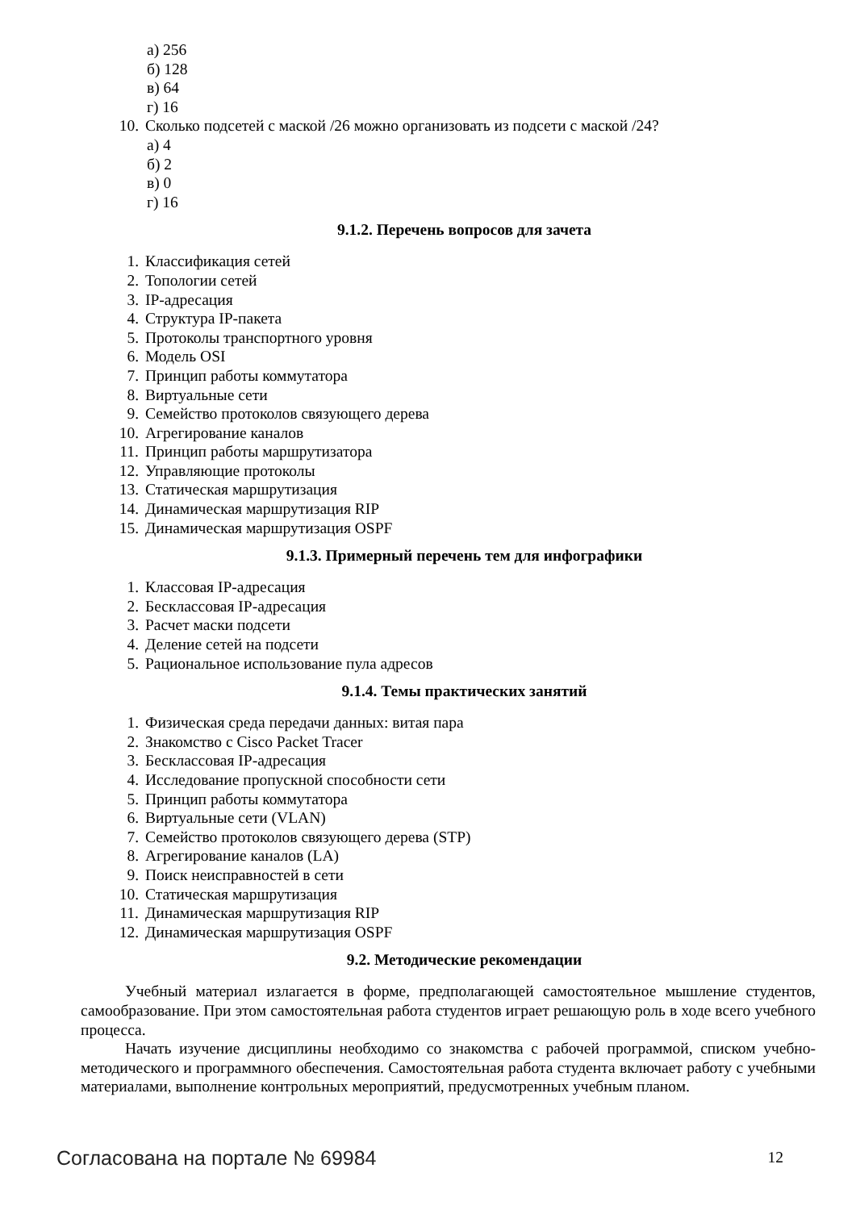а) 256
б) 128
в) 64
г) 16
10. Сколько подсетей с маской /26 можно организовать из подсети с маской /24?
а) 4
б) 2
в) 0
г) 16
9.1.2. Перечень вопросов для зачета
1. Классификация сетей
2. Топологии сетей
3. IP-адресация
4. Структура IP-пакета
5. Протоколы транспортного уровня
6. Модель OSI
7. Принцип работы коммутатора
8. Виртуальные сети
9. Семейство протоколов связующего дерева
10. Агрегирование каналов
11. Принцип работы маршрутизатора
12. Управляющие протоколы
13. Статическая маршрутизация
14. Динамическая маршрутизация RIP
15. Динамическая маршрутизация OSPF
9.1.3. Примерный перечень тем для инфографики
1. Классовая IP-адресация
2. Бесклассовая IP-адресация
3. Расчет маски подсети
4. Деление сетей на подсети
5. Рациональное использование пула адресов
9.1.4. Темы практических занятий
1. Физическая среда передачи данных: витая пара
2. Знакомство с Cisco Packet Tracer
3. Бесклассовая IP-адресация
4. Исследование пропускной способности сети
5. Принцип работы коммутатора
6. Виртуальные сети (VLAN)
7. Семейство протоколов связующего дерева (STP)
8. Агрегирование каналов (LA)
9. Поиск неисправностей в сети
10. Статическая маршрутизация
11. Динамическая маршрутизация RIP
12. Динамическая маршрутизация OSPF
9.2. Методические рекомендации
Учебный материал излагается в форме, предполагающей самостоятельное мышление студентов, самообразование. При этом самостоятельная работа студентов играет решающую роль в ходе всего учебного процесса.
Начать изучение дисциплины необходимо со знакомства с рабочей программой, списком учебно-методического и программного обеспечения. Самостоятельная работа студента включает работу с учебными материалами, выполнение контрольных мероприятий, предусмотренных учебным планом.
Согласована на портале № 69984 12